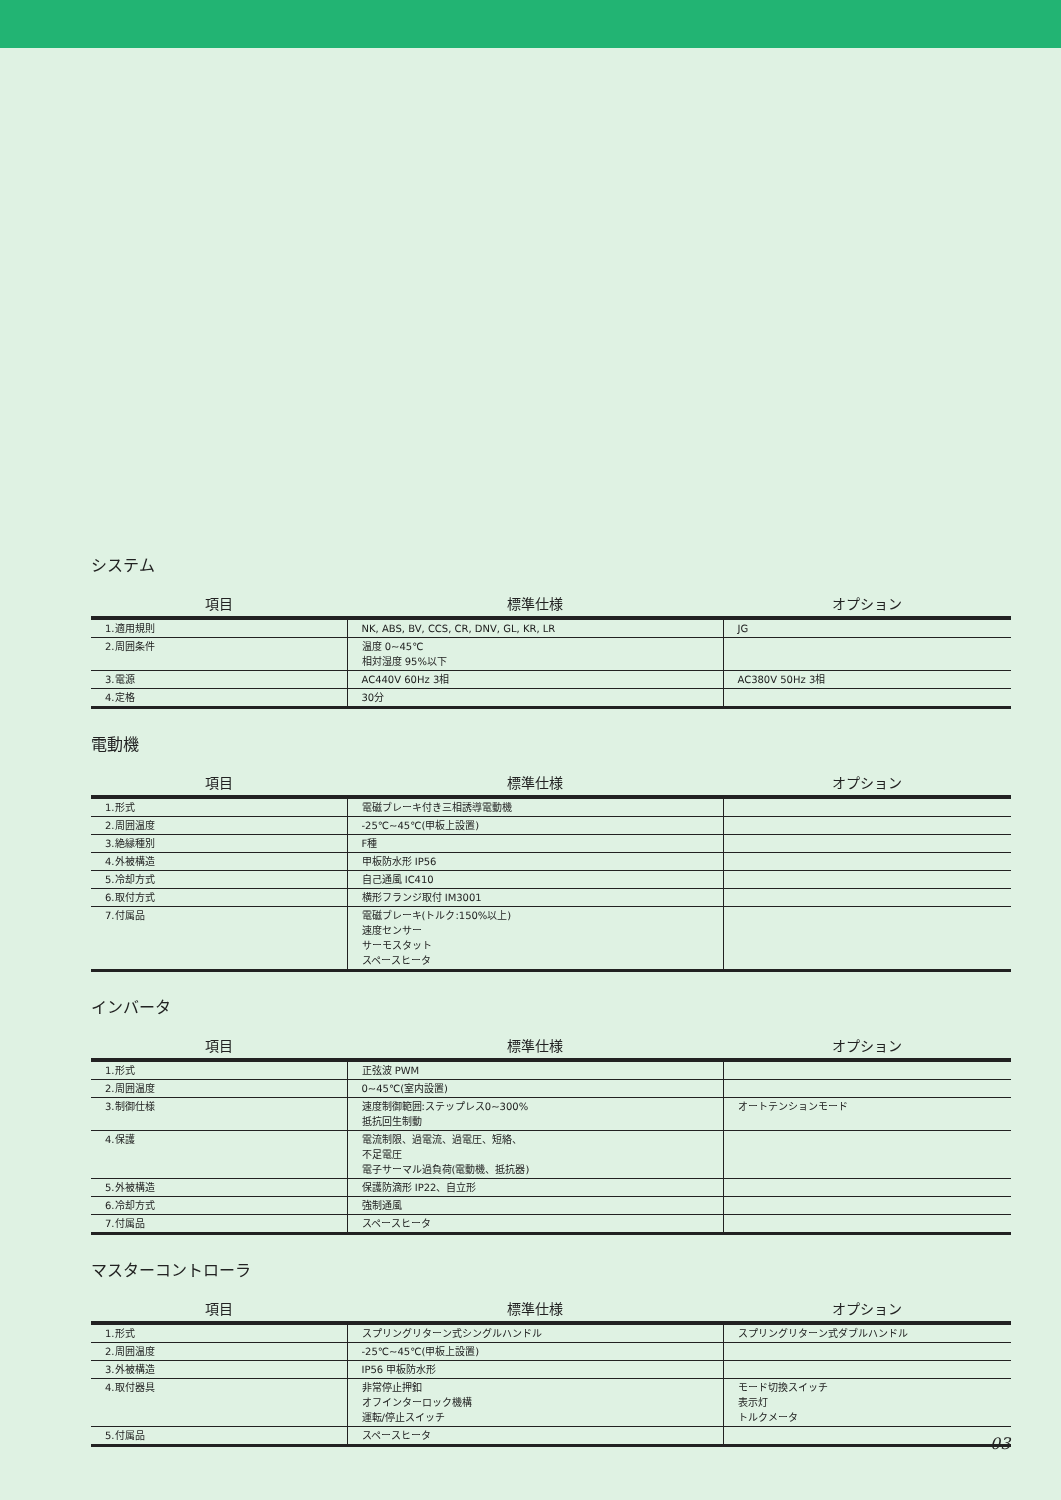システム
| 項目 | 標準仕様 | オプション |
| --- | --- | --- |
| 1.適用規則 | NK, ABS, BV, CCS, CR, DNV, GL, KR, LR | JG |
| 2.周囲条件 | 温度 0~45℃ 相対湿度 95%以下 | |
| 3.電源 | AC440V 60Hz 3相 | AC380V 50Hz 3相 |
| 4.定格 | 30分 | |
電動機
| 項目 | 標準仕様 | オプション |
| --- | --- | --- |
| 1.形式 | 電磁ブレーキ付き三相誘導電動機 | |
| 2.周囲温度 | -25℃~45℃(甲板上設置) | |
| 3.絶縁種別 | F種 | |
| 4.外被構造 | 甲板防水形 IP56 | |
| 5.冷却方式 | 自己通風 IC410 | |
| 6.取付方式 | 横形フランジ取付 IM3001 | |
| 7.付属品 | 電磁ブレーキ(トルク:150%以上) 速度センサー サーモスタット スペースヒータ | |
インバータ
| 項目 | 標準仕様 | オプション |
| --- | --- | --- |
| 1.形式 | 正弦波 PWM | |
| 2.周囲温度 | 0~45℃(室内設置) | |
| 3.制御仕様 | 速度制御範囲:ステップレス0~300% 抵抗回生制動 | オートテンションモード |
| 4.保護 | 電流制限、過電流、過電圧、短絡、 不足電圧 電子サーマル過負荷(電動機、抵抗器) | |
| 5.外被構造 | 保護防滴形 IP22、自立形 | |
| 6.冷却方式 | 強制通風 | |
| 7.付属品 | スペースヒータ | |
マスターコントローラ
| 項目 | 標準仕様 | オプション |
| --- | --- | --- |
| 1.形式 | スプリングリターン式シングルハンドル | スプリングリターン式ダブルハンドル |
| 2.周囲温度 | -25℃~45℃(甲板上設置) | |
| 3.外被構造 | IP56 甲板防水形 | |
| 4.取付器具 | 非常停止押釦 オフインターロック機構 運転/停止スイッチ | モード切換スイッチ 表示灯 トルクメータ |
| 5.付属品 | スペースヒータ | |
03